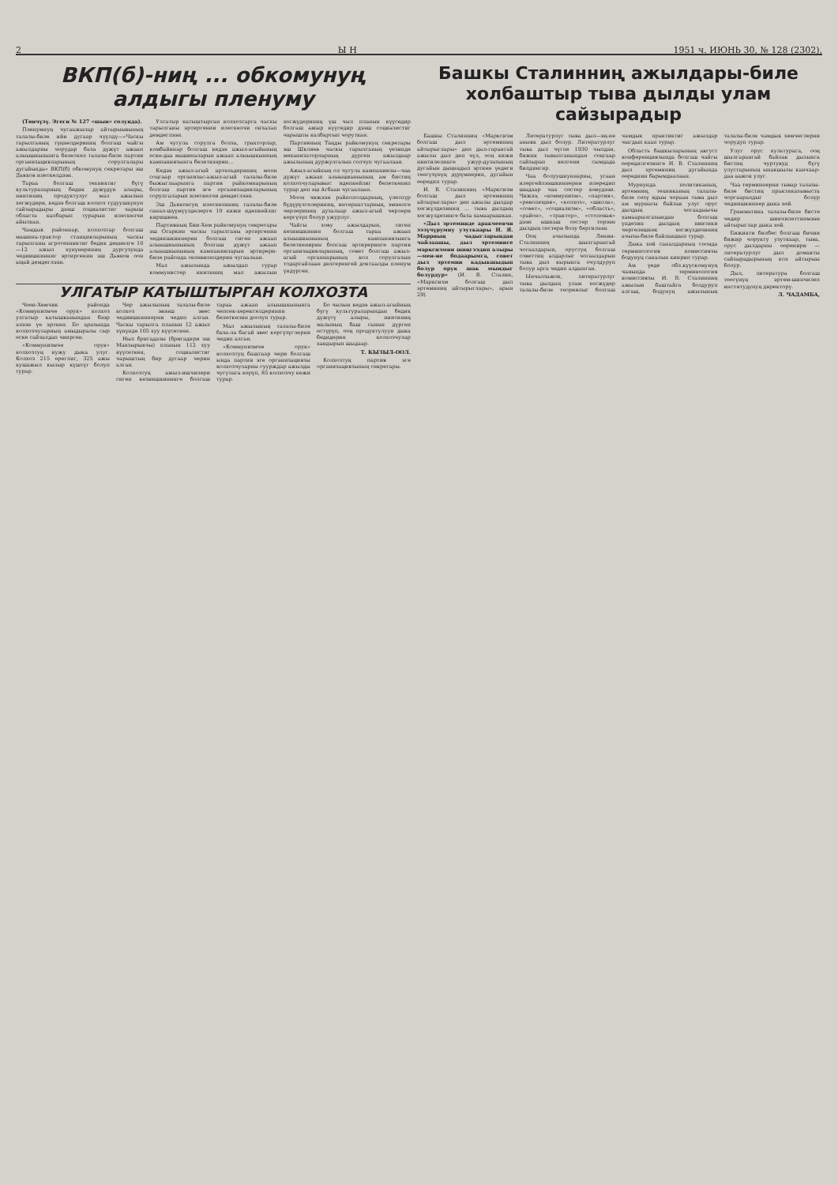2 Ы Н 1951 ч. ИЮНЬ 30, № 128 (2302).
ВКП(б)-ниң ... обкомунуң алдыгы пленуму
(Төнчүзү. Эгеги № 127 «шын» солунда).
Пленумнуң чугаажылар айтырыывының талазы-биле ийи дугаар чүүлдү—«Часкы тарылганың түңнелдериниң болгаш чайгы ажылдарны чорудар база дүжүт ажаап алыышкынынга белеткел талазы-биле партия организацияларының сорулгалары дугайында» ВКП(б) обкомунуң секретары эш Дьяков илеткелдээн.
Тараа болгаш техниктиг бүгү культураларның бедик дүжүдүн алыры, ниитиниң продуктулуг мал ажылын хөгжүдери, кедээ болгаш колхоз тудуушкунун сайзырадыры дээш социалистиг чарыш областа калбарып турарын илеткелчи айыткан.
Чамдык районнар, колхозтар болгаш машина-трактор станцияларының часкы тарылганы агротехниктиг бедик деңнелге 10—12 ажыл хүнүнериниң дургузунда чедиишкинниг эртиргенин эш Дьяков оон ыңай демдеглээн.
Улгатыр катыштырган колхозтарга часкы тарылганы эртиргении илеткелчи онзалап демдеглээн.
Ам чугула сорулга болза, тракторлар, комбайннар болгаш кедээ ажыл-агыйының өске-даа машиналарын ажаап алыышкынның кампаниязынга белеткээрин...
Кедээ ажыл-агый артельдериниң моон соңгаар организас-ажыл-агый талазы-биле быжыглаарынга партия райкомнарының болгаш партия эге организацияларының сорулгаларын илеткелчи демдеглээн.
Эш Дьяковтуң илеткелиниң талазы-биле санал-шүүмүүлделерге 10 кижи идепкейлиг киришкен.
Партияның Бии-Хем райкомунуң секретары эш Огаркин часкы тарылганы эртиргенин чедиишкиннерин болгаш сиген ажаап алыышкынының болгаш дүжүт ажаап алыышкынының кампанияларын эртирери-биле районда телевилелдерин чугаалаан.
Мал ажылында ажылдап турар коммунистер ниитиниң мал ажылын хөгжүдериниң үш чыл планын күүседир болгаш ажыр күүседир дээш социалистиг чарышты калбартып чоруткан.
Партияның Таңды райкомунуң секретары эш Шкляев часкы тарылганың үезинде механизаторларның дүрген ажылдаар ажылының дуржулгазын солчуп чугаалаан.
Ажыл-агыйның ол чугула кампаниязы—чаа дүжүт ажаап алыышкынының ам бистиң колхозчуларывыс идепкейлиг белеткенип турар деп эш Агбаан чугаалаан.
Моон чижээн райпололдарның, үлетпүр бүдүрүлгелериниң, интернаттарның, эмнелге черлериниң дузалаар ажыл-агый черлери көргүзүп болур ужурлуг.
Чайгы хову ажылдарын, сиген кезиишкинин болгаш тараа ажаап алыышкынының кампаниязынга белеткенирин болгаш эртиреринге партия организацияларының, совет болгаш ажыл-агый органнарының кол сорулгазын тодаргайлаан делгеренгей доктаалды пленум үндүрген.
УЛГАТЫР КАТЫШТЫРГАН КОЛХОЗТА
Чөөн-Хемчик районда «Коммунизмче орук» колхоз улгатыр катышканындан бээр элээн үе эрткен. Бо аразында колхозчуларның амыдыралы сыр өске сайзалдап чиирген.
«Коммунизмче орук» колхозтуң кужу дыка улуг. Колхоз 215 өреглиг, 325 ажы кушажыл кылыр күштүг болуп турар.
Чер ажылының талазы-биле колхоз эвээш эвес чедиишкиннерни чедип алган. Часкы тарылга планын 12 ажыл хүнүнде 105 хуу күүсеткен.
Ныл бригадазы (бригадири эш Манзырыкчы) планын 112 хуу күүсеткен, социалистиг чарыштың бир дугаар черин алган.
Колхозтуң ажыл-ишчилери сиген кезиишкининге болгаш тараа ажаап алыышкынынга чепсек-херекселдеринин белеткелин доозуп турар.
Мал ажылының талазы-биле база-ла багай эвес көргүзүглерни чедип алган.
«Коммунизмче орук» колхозтуң баштаар чери болгаш ында партия эге организациязы колхозчуларны суурждар ажылды чугулага көрүп, 85 колхозчу кежи турар.
Бо чылын кедээ ажыл-агыйның бүгү культураларындан бедик дүжүтү алыры, ниитиниң малының баш санын дүрген өстүрүп, ооң продуктулуун дыка бедидерин колхозчулар хандырып шыдаар.
Т. КЫЗЫЛ-ООЛ.
Колхозтуң партия эге организациязының секретары.
Башкы Сталинниң ажылдары-биле холбаштыр тыва дылды улам сайзырадыр
Башкы Сталинниң «Марксизм болгаш дыл эртеминиң айтырыглары» деп дыл-гарангай ажылы дыл деп чүл, ооң кижи ниитилелинге ужур-дузазының дугайын дыңнадып эрткен үедеги төөгүзүнүң дүрүмнерин, дугайын өөредип турар.
И. В. Сталинниң «Марксизм болгаш дыл эртеминиң айтырыглары» деп ажылы дылдар хөгжүлдезиниң ... тыва дылдың хөгжүлдезинге база хамаарышкан.
«Дыл эртеминде аракчеевчи ээзүчүрумну узуткаары Н. Я. Маррның чадыгларындан чайлаашы, дыл эртеминге марксизмни шиңгээдип алыры—мен-не бодаарымга, совет дыл эртемин кадыкшыдып болур орук шак мындыг болурдур» (И. В. Сталин, «Марксизм болгаш дыл эртеминиң айтырыглары», арын 29).
Литературлуг тыва дыл—эң-не аныяк дыл болур. Литературлуг тыва дыл чүгле 1930 чылдан, бижик тывылганындан соңгаар сайзырап келгени сымдада билдингир.
Чаа болуушкуннарны, угаан илергейлээшкиннерни илередип шыдаар чаа сөстер көвудээн. Чижээ, «коммунизм», «партия», «революция», «колхоз», «школа», «совет», «социализм», «область», «район», «трактор», «столовая» дээн ышкаш сөстер төрээн дылдың сөстери болу бергилээн.
Ооң ачызында Ленин-Сталинниң шылгарангай чогаалдарын, орустуң болгаш советтиң алдарлыг чогаалдарын тыва дыл кырынга очулдуруп болур арга чедип алдынган.
Ынчалзажок, литературлуг тыва дылдың улам хөгжүдер талазы-биле теориялыг болгаш чамдык практиктиг ажылдар чыгдып каап турар.
Область башкыларының август конференциязында болгаш чайгы өөредилгезинге И. В. Сталинниң дыл эртеминиң дугайында өөредиин барымдаалаан.
Мурнунда политиканың, эртемниң, техниканың талазы-биле сөзү ядыы чораан тыва дыл ам мурнагы байлак улуг орус дылдың чогаадыычы хамаарылгазындан болгаш үндезин дылдың ниитики чергелешкек хөгжүлдезиниң ачызы-биле байлакшып турар.
Дыка хөй саналдарның соонда терминология комиссиязы бодунуң саналын киирип турар.
Ам үеде обл.күүскомунуң чанында терминология комиссиязы И. В. Сталинниң ажылын баштайга болдуруп алгаш, бодунуң ажылының талазы-биле чамдык хемчеглерни чорудуп турар.
Улуг орус культурага, ооң шылгарангай байлак дылынга бистиң чуртувуд бүгү улустарының ынакшылы канчаар-даа аажок улуг.
Чаа терминнерни тывар талазы-биле бистиң практиказывыста чоргааралдыг болур чедиишкиннер дыка хөй.
Грамматика талазы-биле бисте чедир шинчилеттинмээн айтырыглар дыка хөй.
Бижикти билбес болгаш бичии бижир чорукту узуткаар, тыва, орус дылдарны өөренири — литературлуг дыл домакты сайзырадырының кол айтырыы болур.
Дыл, литература болгаш төөгүнүң эртем-шинчилел институдунуң директору.
Л. ЧАДАМБА,